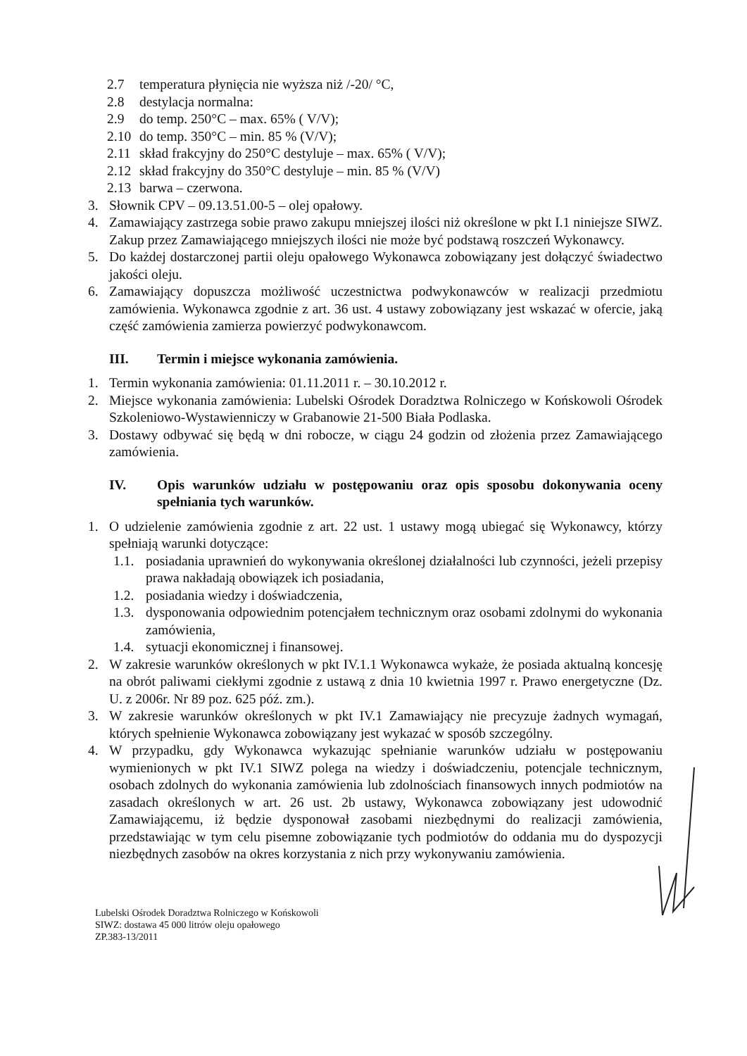2.7 temperatura płynięcia nie wyższa niż /-20/ °C,
2.8 destylacja normalna:
2.9 do temp. 250°C – max. 65% ( V/V);
2.10 do temp. 350°C – min. 85 % (V/V);
2.11 skład frakcyjny do 250°C destyluje – max. 65% ( V/V);
2.12 skład frakcyjny do 350°C destyluje – min. 85 % (V/V)
2.13 barwa – czerwona.
3. Słownik CPV – 09.13.51.00-5 – olej opałowy.
4. Zamawiający zastrzega sobie prawo zakupu mniejszej ilości niż określone w pkt I.1 niniejsze SIWZ. Zakup przez Zamawiającego mniejszych ilości nie może być podstawą roszczeń Wykonawcy.
5. Do każdej dostarczonej partii oleju opałowego Wykonawca zobowiązany jest dołączyć świadectwo jakości oleju.
6. Zamawiający dopuszcza możliwość uczestnictwa podwykonawców w realizacji przedmiotu zamówienia. Wykonawca zgodnie z art. 36 ust. 4 ustawy zobowiązany jest wskazać w ofercie, jaką część zamówienia zamierza powierzyć podwykonawcom.
III. Termin i miejsce wykonania zamówienia.
1. Termin wykonania zamówienia: 01.11.2011 r. – 30.10.2012 r.
2. Miejsce wykonania zamówienia: Lubelski Ośrodek Doradztwa Rolniczego w Końskowoli Ośrodek Szkoleniowo-Wystawienniczy w Grabanowie 21-500 Biała Podlaska.
3. Dostawy odbywać się będą w dni robocze, w ciągu 24 godzin od złożenia przez Zamawiającego zamówienia.
IV. Opis warunków udziału w postępowaniu oraz opis sposobu dokonywania oceny spełniania tych warunków.
1. O udzielenie zamówienia zgodnie z art. 22 ust. 1 ustawy mogą ubiegać się Wykonawcy, którzy spełniają warunki dotyczące:
1.1. posiadania uprawnień do wykonywania określonej działalności lub czynności, jeżeli przepisy prawa nakładają obowiązek ich posiadania,
1.2. posiadania wiedzy i doświadczenia,
1.3. dysponowania odpowiednim potencjałem technicznym oraz osobami zdolnymi do wykonania zamówienia,
1.4. sytuacji ekonomicznej i finansowej.
2. W zakresie warunków określonych w pkt IV.1.1 Wykonawca wykaże, że posiada aktualną koncesję na obrót paliwami ciekłymi zgodnie z ustawą z dnia 10 kwietnia 1997 r. Prawo energetyczne (Dz. U. z 2006r. Nr 89 poz. 625 póź. zm.).
3. W zakresie warunków określonych w pkt IV.1 Zamawiający nie precyzuje żadnych wymagań, których spełnienie Wykonawca zobowiązany jest wykazać w sposób szczególny.
4. W przypadku, gdy Wykonawca wykazując spełnianie warunków udziału w postępowaniu wymienionych w pkt IV.1 SIWZ polega na wiedzy i doświadczeniu, potencjale technicznym, osobach zdolnych do wykonania zamówienia lub zdolnościach finansowych innych podmiotów na zasadach określonych w art. 26 ust. 2b ustawy, Wykonawca zobowiązany jest udowodnić Zamawiającemu, iż będzie dysponował zasobami niezbędnymi do realizacji zamówienia, przedstawiając w tym celu pisemne zobowiązanie tych podmiotów do oddania mu do dyspozycji niezbędnych zasobów na okres korzystania z nich przy wykonywaniu zamówienia.
Lubelski Ośrodek Doradztwa Rolniczego w Końskowoli
SIWZ: dostawa 45 000 litrów oleju opałowego
ZP.383-13/2011